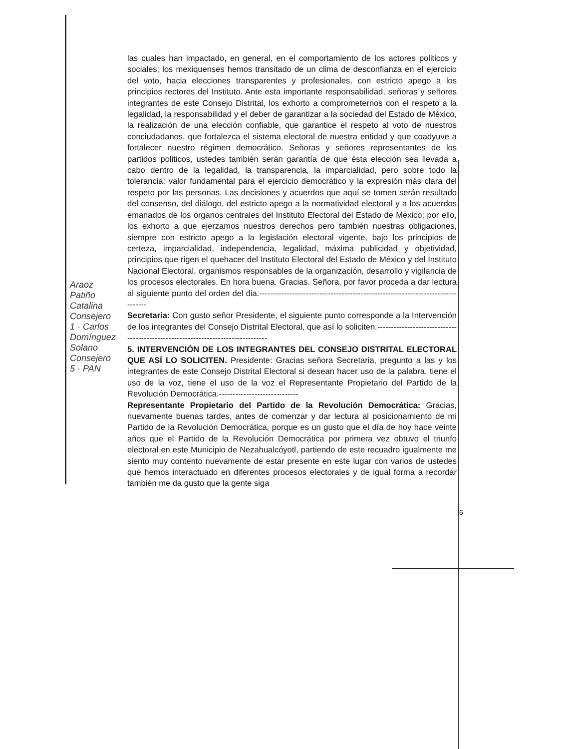las cuales han impactado, en general, en el comportamiento de los actores politicos y sociales; los mexiquenses hemos transitado de un clima de desconfianza en el ejercicio del voto, hacia elecciones transparentes y profesionales, con estricto apego a los principios rectores del Instituto. Ante esta importante responsabilidad, señoras y señores integrantes de este Consejo Distrital, los exhorto a comprometernos con el respeto a la legalidad, la responsabilidad y el deber de garantizar a la sociedad del Estado de México, la realización de una elección confiable, que garantice el respeto al voto de nuestros conciudadanos, que fortalezca el sistema electoral de nuestra entidad y que coadyuve a fortalecer nuestro régimen democrático. Señoras y señores representantes de los partidos politicos, ustedes también serán garantía de que ésta elección sea llevada a cabo dentro de la legalidad, la transparencia, la imparcialidad, pero sobre todo la tolerancia: valor fundamental para el ejercicio democrático y la expresión más clara del respeto por las personas. Las decisiones y acuerdos que aquí se tomen serán resultado del consenso, del diálogo, del estricto apego a la normatividad electoral y a los acuerdos emanados de los órganos centrales del Instituto Electoral del Estado de México; por ello, los exhorto a que ejerzamos nuestros derechos pero también nuestras obligaciones, siempre con estricto apego a la legislación electoral vigente, bajo los principios de certeza, imparcialidad, independencia, legalidad, máxima publicidad y objetividad, principios que rigen el quehacer del Instituto Electoral del Estado de México y del Instituto Nacional Electoral, organismos responsables de la organización, desarrollo y vigilancia de los procesos electorales. En hora buena. Gracias. Señora, por favor proceda a dar lectura al siguiente punto del orden del dia.-------------------------------------------------------------------------------
Secretaria: Con gusto señor Presidente, el siguiente punto corresponde a la Intervención de los integrantes del Consejo Distrital Electoral, que así lo soliciten.--------------------------------------------------------------------------------
5. INTERVENCIÓN DE LOS INTEGRANTES DEL CONSEJO DISTRITAL ELECTORAL QUE ASÍ LO SOLICITEN. Presidente: Gracias señora Secretaria, pregunto a las y los integrantes de este Consejo Distrital Electoral si desean hacer uso de la palabra, tiene el uso de la voz, tiene el uso de la voz el Representante Propietario del Partido de la Revolución Democrática.-----------------------------
Representante Propietario del Partido de la Revolución Democrática: Gracias, nuevamente buenas tardes, antes de comenzar y dar lectura al posicionamiento de mi Partido de la Revolución Democrática, porque es un gusto que el día de hoy hace veinte años que el Partido de la Revolución Democrática por primera vez obtuvo el triunfo electoral en este Municipio de Nezahualcóyotl, partiendo de este recuadro igualmente me siento muy contento nuevamente de estar presente en este lugar con varios de ustedes que hemos interactuado en diferentes procesos electorales y de igual forma a recordar también me da gusto que la gente siga
Araoz Patiño Catalina Consejero 1 · Carlos Domínguez Solano Consejero 5 · PAN
6